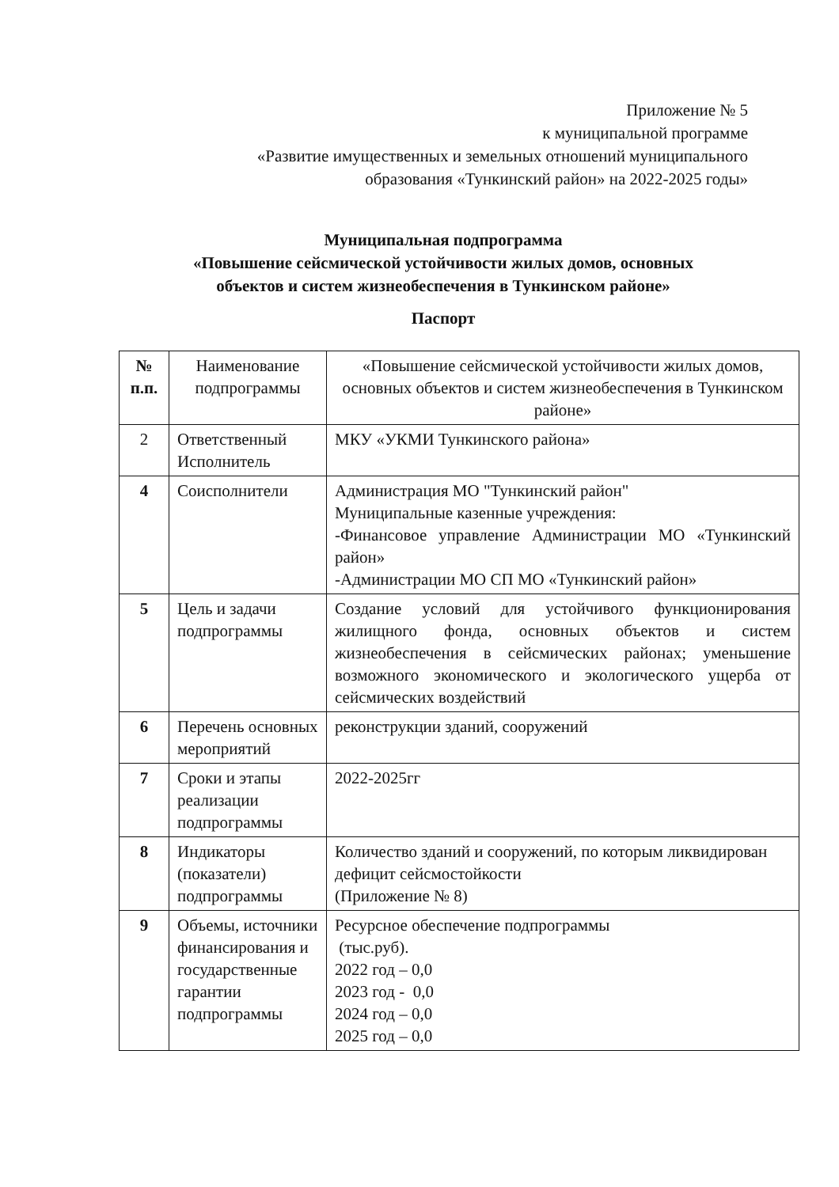Приложение № 5
к муниципальной программе
«Развитие имущественных и земельных отношений муниципального
образования «Тункинский район» на 2022-2025 годы»
Муниципальная подпрограмма
«Повышение сейсмической устойчивости жилых домов, основных
объектов и систем жизнеобеспечения в Тункинском районе»
Паспорт
| № п.п. | Наименование подпрограммы | «Повышение сейсмической устойчивости жилых домов, основных объектов и систем жизнеобеспечения в Тункинском районе» |
| 2 | Ответственный Исполнитель | МКУ «УКМИ Тункинского района» |
| 4 | Соисполнители | Администрация МО "Тункинский район" Муниципальные казенные учреждения: -Финансовое управление Администрации МО «Тункинский район» -Администрации МО СП МО «Тункинский район» |
| 5 | Цель и задачи подпрограммы | Создание условий для устойчивого функционирования жилищного фонда, основных объектов и систем жизнеобеспечения в сейсмических районах; уменьшение возможного экономического и экологического ущерба от сейсмических воздействий |
| 6 | Перечень основных мероприятий | реконструкции зданий, сооружений |
| 7 | Сроки и этапы реализации подпрограммы | 2022-2025гг |
| 8 | Индикаторы (показатели) подпрограммы | Количество зданий и сооружений, по которым ликвидирован дефицит сейсмостойкости (Приложение № 8) |
| 9 | Объемы, источники финансирования и государственные гарантии подпрограммы | Ресурсное обеспечение подпрограммы (тыс.руб). 2022 год – 0,0 2023 год - 0,0 2024 год – 0,0 2025 год – 0,0 |